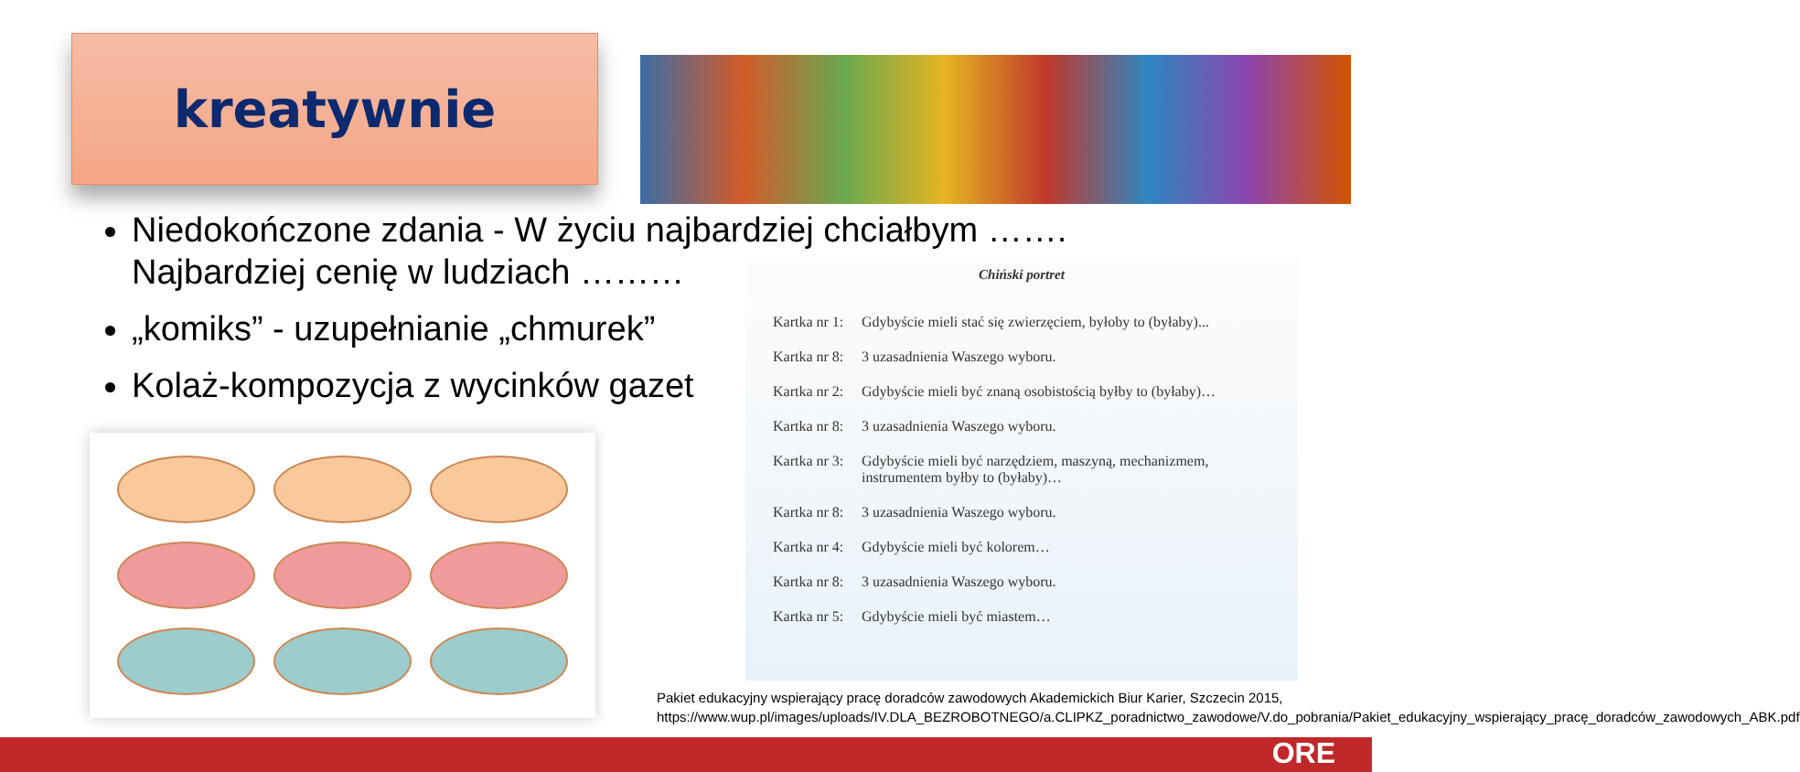kreatywnie
Niedokończone zdania - W życiu najbardziej chciałbym ……. Najbardziej cenię w ludziach ………
„komiks” - uzupełnianie „chmurek”
Kolaż-kompozycja z wycinków gazet
Chiński portret
Kartka nr 1: Gdybyście mieli stać się zwierzęciem, byłoby to (byłaby)...
Kartka nr 8: 3 uzasadnienia Waszego wyboru.
Kartka nr 2: Gdybyście mieli być znaną osobistością byłby to (byłaby)…
Kartka nr 8: 3 uzasadnienia Waszego wyboru.
Kartka nr 3: Gdybyście mieli być narzędziem, maszyną, mechanizmem, instrumentem byłby to (byłaby)…
Kartka nr 8: 3 uzasadnienia Waszego wyboru.
Kartka nr 4: Gdybyście mieli być kolorem…
Kartka nr 8: 3 uzasadnienia Waszego wyboru.
Kartka nr 5: Gdybyście mieli być miastem…
ORE
Pakiet edukacyjny wspierający pracę doradców zawodowych Akademickich Biur Karier, Szczecin 2015, https://www.wup.pl/images/uploads/IV.DLA_BEZROBOTNEGO/a.CLIPKZ_poradnictwo_zawodowe/V.do_pobrania/Pakiet_edukacyjny_wspierający_pracę_doradców_zawodowych_ABK.pdf